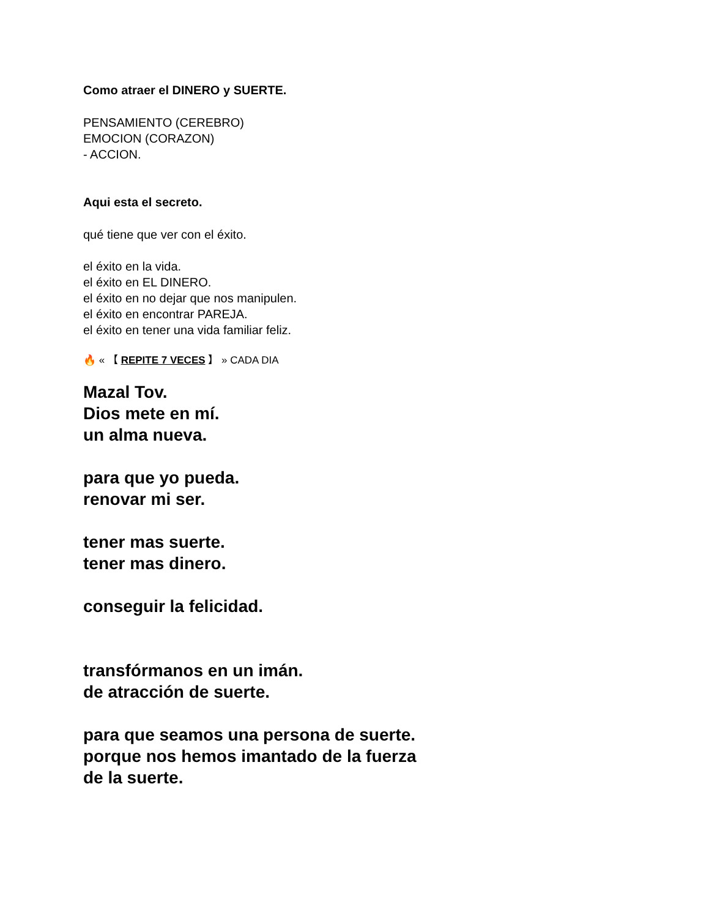Como atraer el DINERO y SUERTE.
PENSAMIENTO (CEREBRO)
EMOCION (CORAZON)
- ACCION.
Aqui esta el secreto.
qué tiene que ver con el éxito.
el éxito en la vida.
el éxito en EL DINERO.
el éxito en no dejar que nos manipulen.
el éxito en encontrar PAREJA.
el éxito en tener una vida familiar feliz.
🔥 « 【 REPITE 7 VECES 】 » CADA DIA
Mazal Tov.
Dios mete en mí.
un alma nueva.
para que yo pueda.
renovar mi ser.
tener mas suerte.
tener mas dinero.
conseguir la felicidad.
transfórmanos en un imán.
de atracción de suerte.
para que seamos una persona de suerte.
porque nos hemos imantado de la fuerza
de la suerte.